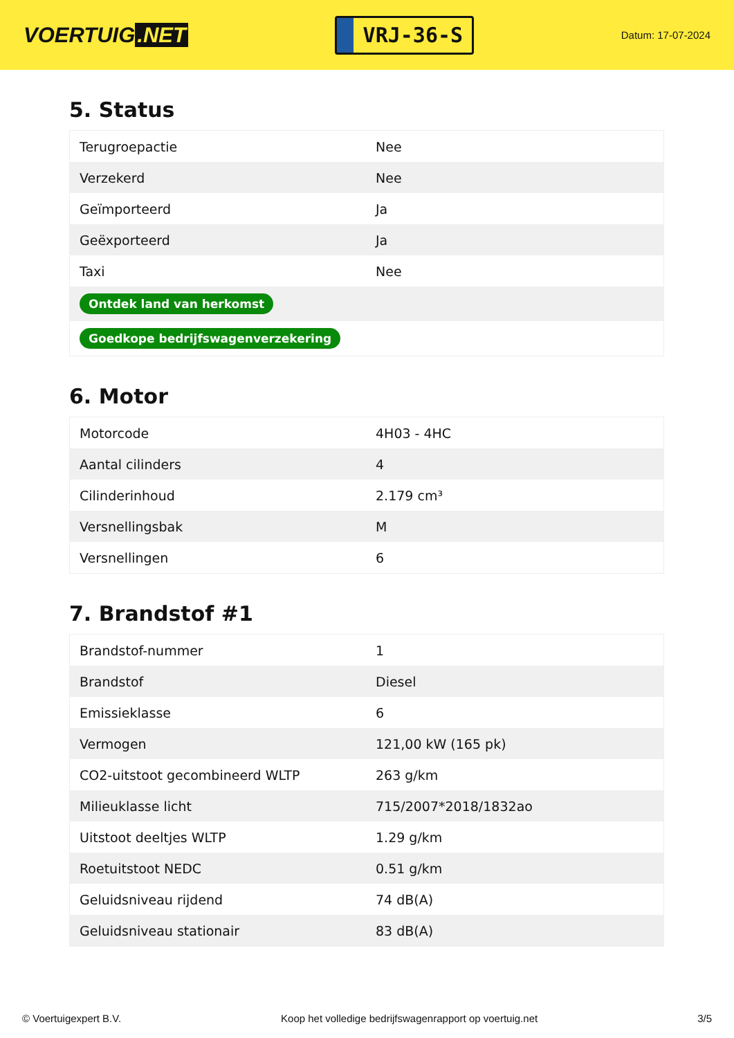VOERTUIG.NET
VRJ-36-S
Datum: 17-07-2024
5. Status
| Terugroepactie | Nee |
| Verzekerd | Nee |
| Geïmporteerd | Ja |
| Geëxporteerd | Ja |
| Taxi | Nee |
| Ontdek land van herkomst | |
| Goedkope bedrijfswagenverzekering | |
6. Motor
| Motorcode | 4H03 - 4HC |
| Aantal cilinders | 4 |
| Cilinderinhoud | 2.179 cm³ |
| Versnellingsbak | M |
| Versnellingen | 6 |
7. Brandstof #1
| Brandstof-nummer | 1 |
| Brandstof | Diesel |
| Emissieklasse | 6 |
| Vermogen | 121,00 kW (165 pk) |
| CO2-uitstoot gecombineerd WLTP | 263 g/km |
| Milieuklasse licht | 715/2007*2018/1832ao |
| Uitstoot deeltjes WLTP | 1.29 g/km |
| Roetuitstoot NEDC | 0.51 g/km |
| Geluidsniveau rijdend | 74 dB(A) |
| Geluidsniveau stationair | 83 dB(A) |
© Voertuigexpert B.V. Koop het volledige bedrijfswagenrapport op voertuig.net 3/5